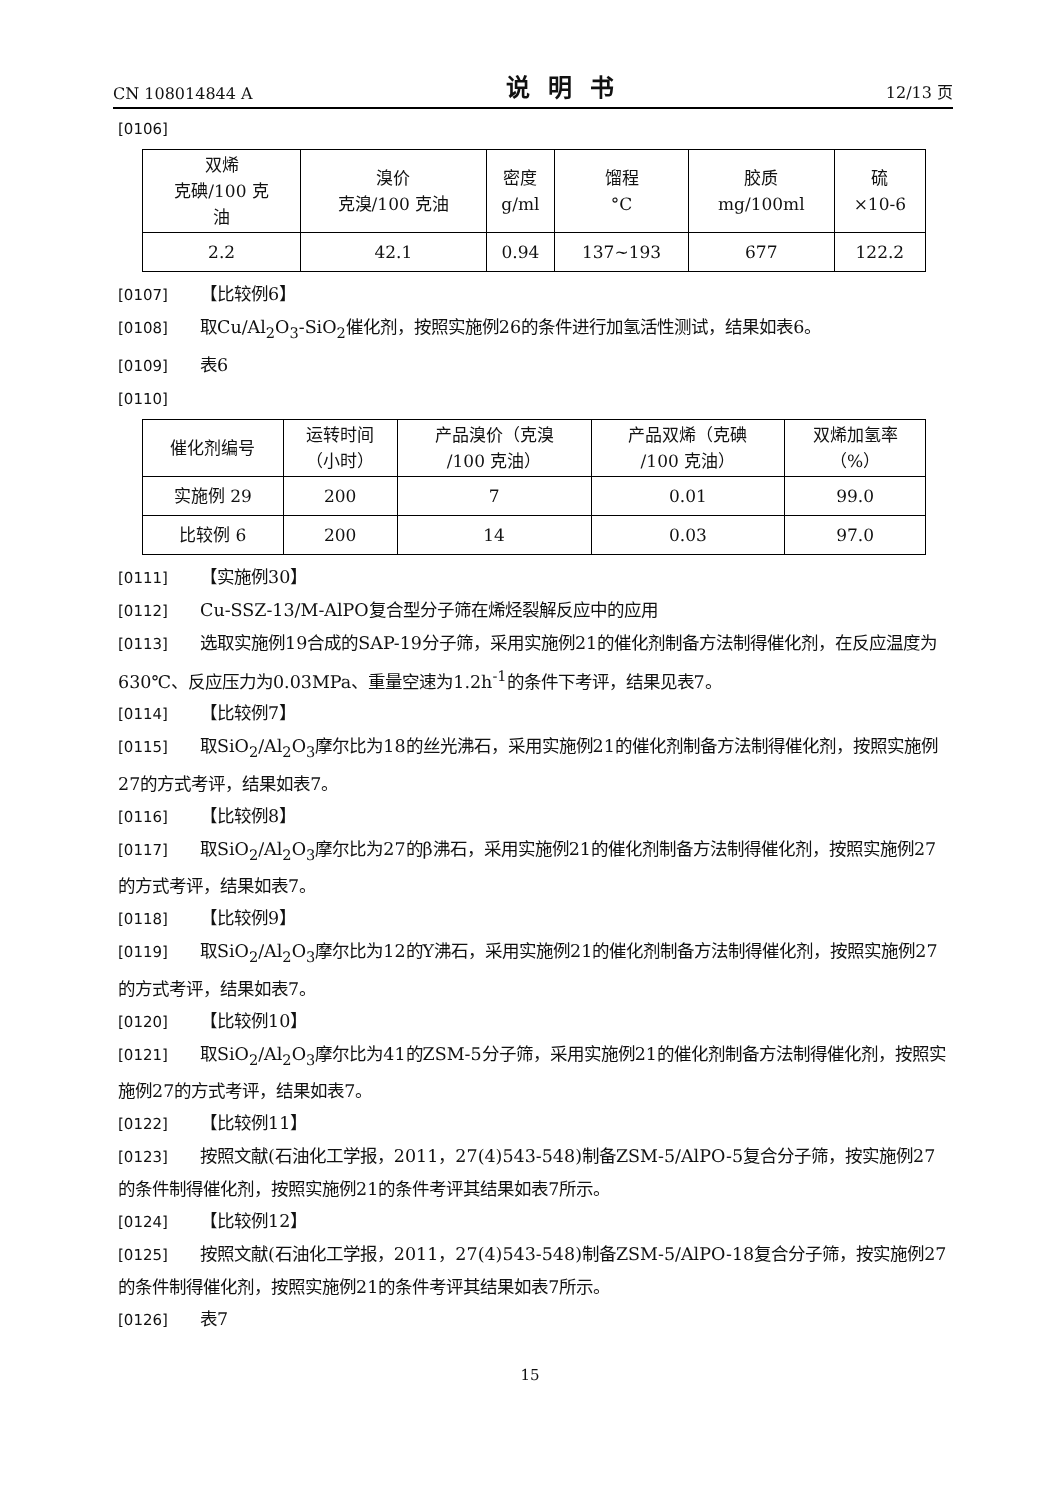CN 108014844 A 说明书 12/13 页
[0106]
| 双烯 克碘/100 克 油 | 溴价 克溴/100 克油 | 密度 g/ml | 馏程 °C | 胶质 mg/100ml | 硫 ×10-6 |
| 2.2 | 42.1 | 0.94 | 137~193 | 677 | 122.2 |
[0107] 【比较例6】
[0108] 取Cu/Al<sub>2</sub>O<sub>3</sub>-SiO<sub>2</sub>催化剂，按照实施例26的条件进行加氢活性测试，结果如表6。
[0109] 表6
[0110]
| 催化剂编号 | 运转时间 （小时） | 产品溴价（克溴 /100 克油） | 产品双烯（克碘 /100 克油） | 双烯加氢率 （%） |
| 实施例 29 | 200 | 7 | 0.01 | 99.0 |
| 比较例 6 | 200 | 14 | 0.03 | 97.0 |
[0111] 【实施例30】
[0112] Cu-SSZ-13/M-AlPO复合型分子筛在烯烃裂解反应中的应用
[0113] 选取实施例19合成的SAP-19分子筛，采用实施例21的催化剂制备方法制得催化剂，在反应温度为630℃、反应压力为0.03MPa、重量空速为1.2h<sup>-1</sup>的条件下考评，结果见表7。
[0114] 【比较例7】
[0115] 取SiO<sub>2</sub>/Al<sub>2</sub>O<sub>3</sub>摩尔比为18的丝光沸石，采用实施例21的催化剂制备方法制得催化剂，按照实施例27的方式考评，结果如表7。
[0116] 【比较例8】
[0117] 取SiO<sub>2</sub>/Al<sub>2</sub>O<sub>3</sub>摩尔比为27的β沸石，采用实施例21的催化剂制备方法制得催化剂，按照实施例27的方式考评，结果如表7。
[0118] 【比较例9】
[0119] 取SiO<sub>2</sub>/Al<sub>2</sub>O<sub>3</sub>摩尔比为12的Y沸石，采用实施例21的催化剂制备方法制得催化剂，按照实施例27的方式考评，结果如表7。
[0120] 【比较例10】
[0121] 取SiO<sub>2</sub>/Al<sub>2</sub>O<sub>3</sub>摩尔比为41的ZSM-5分子筛，采用实施例21的催化剂制备方法制得催化剂，按照实施例27的方式考评，结果如表7。
[0122] 【比较例11】
[0123] 按照文献(石油化工学报，2011，27(4)543-548)制备ZSM-5/AlPO-5复合分子筛，按实施例27的条件制得催化剂，按照实施例21的条件考评其结果如表7所示。
[0124] 【比较例12】
[0125] 按照文献(石油化工学报，2011，27(4)543-548)制备ZSM-5/AlPO-18复合分子筛，按实施例27的条件制得催化剂，按照实施例21的条件考评其结果如表7所示。
[0126] 表7
15